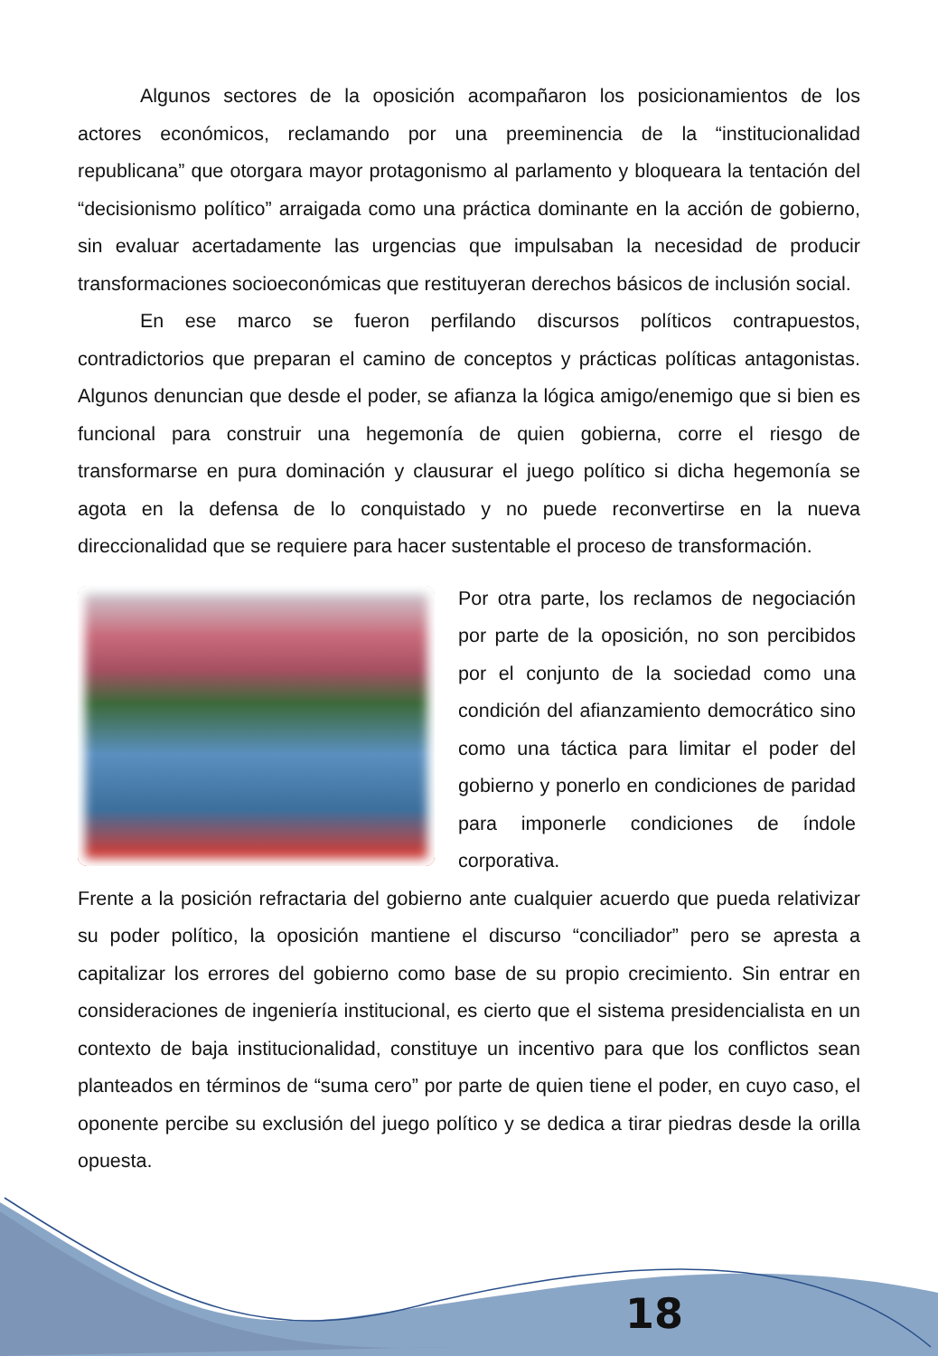Algunos sectores de la oposición acompañaron los posicionamientos de los actores económicos, reclamando por una preeminencia de la “institucionalidad republicana” que otorgara mayor protagonismo al parlamento y bloqueara la tentación del “decisionismo político” arraigada como una práctica dominante en la acción de gobierno, sin evaluar acertadamente las urgencias que impulsaban la necesidad de producir transformaciones socioeconómicas que restituyeran derechos básicos de inclusión social.
En ese marco se fueron perfilando discursos políticos contrapuestos, contradictorios que preparan el camino de conceptos y prácticas políticas antagonistas. Algunos denuncian que desde el poder, se afianza la lógica amigo/enemigo que si bien es funcional para construir una hegemonía de quien gobierna, corre el riesgo de transformarse en pura dominación y clausurar el juego político si dicha hegemonía se agota en la defensa de lo conquistado y no puede reconvertirse en la nueva direccionalidad que se requiere para hacer sustentable el proceso de transformación.
Por otra parte, los reclamos de negociación por parte de la oposición, no son percibidos por el conjunto de la sociedad como una condición del afianzamiento democrático sino como una táctica para limitar el poder del gobierno y ponerlo en condiciones de paridad para imponerle condiciones de índole corporativa.
Frente a la posición refractaria del gobierno ante cualquier acuerdo que pueda relativizar su poder político, la oposición mantiene el discurso “conciliador” pero se apresta a capitalizar los errores del gobierno como base de su propio crecimiento. Sin entrar en consideraciones de ingeniería institucional, es cierto que el sistema presidencialista en un contexto de baja institucionalidad, constituye un incentivo para que los conflictos sean planteados en términos de “suma cero” por parte de quien tiene el poder, en cuyo caso, el oponente percibe su exclusión del juego político y se dedica a tirar piedras desde la orilla opuesta.
18